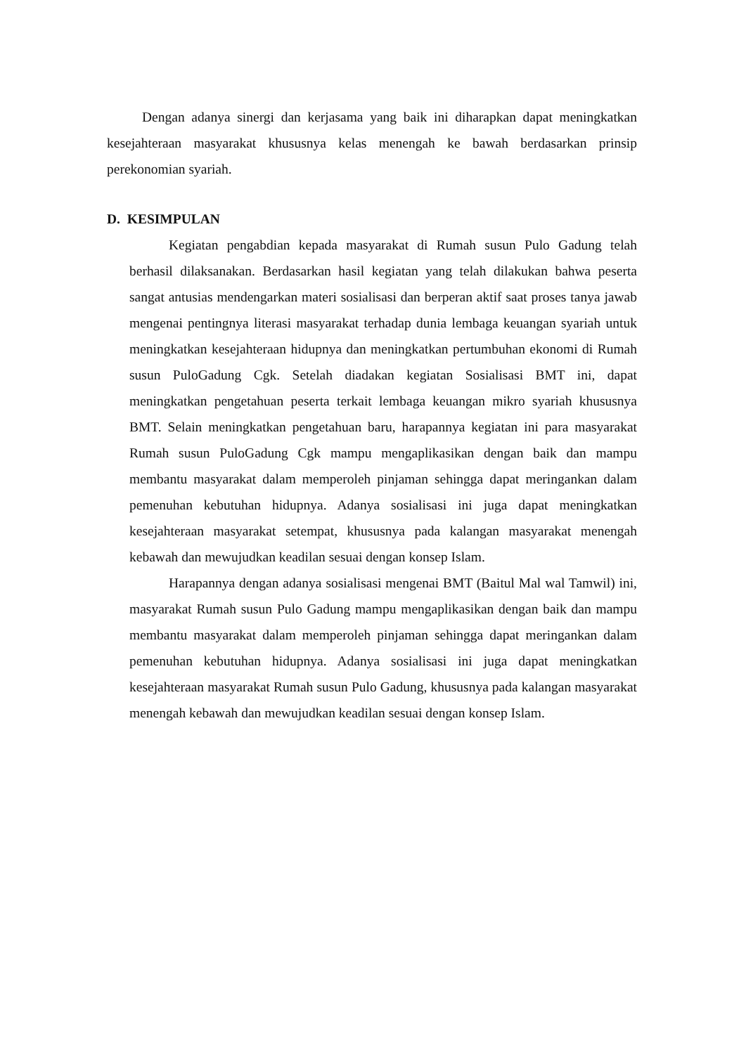Dengan adanya sinergi dan kerjasama yang baik ini diharapkan dapat meningkatkan kesejahteraan masyarakat khususnya kelas menengah ke bawah berdasarkan prinsip perekonomian syariah.
D. KESIMPULAN
Kegiatan pengabdian kepada masyarakat di Rumah susun Pulo Gadung telah berhasil dilaksanakan. Berdasarkan hasil kegiatan yang telah dilakukan bahwa peserta sangat antusias mendengarkan materi sosialisasi dan berperan aktif saat proses tanya jawab mengenai pentingnya literasi masyarakat terhadap dunia lembaga keuangan syariah untuk meningkatkan kesejahteraan hidupnya dan meningkatkan pertumbuhan ekonomi di Rumah susun PuloGadung Cgk. Setelah diadakan kegiatan Sosialisasi BMT ini, dapat meningkatkan pengetahuan peserta terkait lembaga keuangan mikro syariah khususnya BMT. Selain meningkatkan pengetahuan baru, harapannya kegiatan ini para masyarakat Rumah susun PuloGadung Cgk mampu mengaplikasikan dengan baik dan mampu membantu masyarakat dalam memperoleh pinjaman sehingga dapat meringankan dalam pemenuhan kebutuhan hidupnya. Adanya sosialisasi ini juga dapat meningkatkan kesejahteraan masyarakat setempat, khususnya pada kalangan masyarakat menengah kebawah dan mewujudkan keadilan sesuai dengan konsep Islam.
Harapannya dengan adanya sosialisasi mengenai BMT (Baitul Mal wal Tamwil) ini, masyarakat Rumah susun Pulo Gadung mampu mengaplikasikan dengan baik dan mampu membantu masyarakat dalam memperoleh pinjaman sehingga dapat meringankan dalam pemenuhan kebutuhan hidupnya. Adanya sosialisasi ini juga dapat meningkatkan kesejahteraan masyarakat Rumah susun Pulo Gadung, khususnya pada kalangan masyarakat menengah kebawah dan mewujudkan keadilan sesuai dengan konsep Islam.